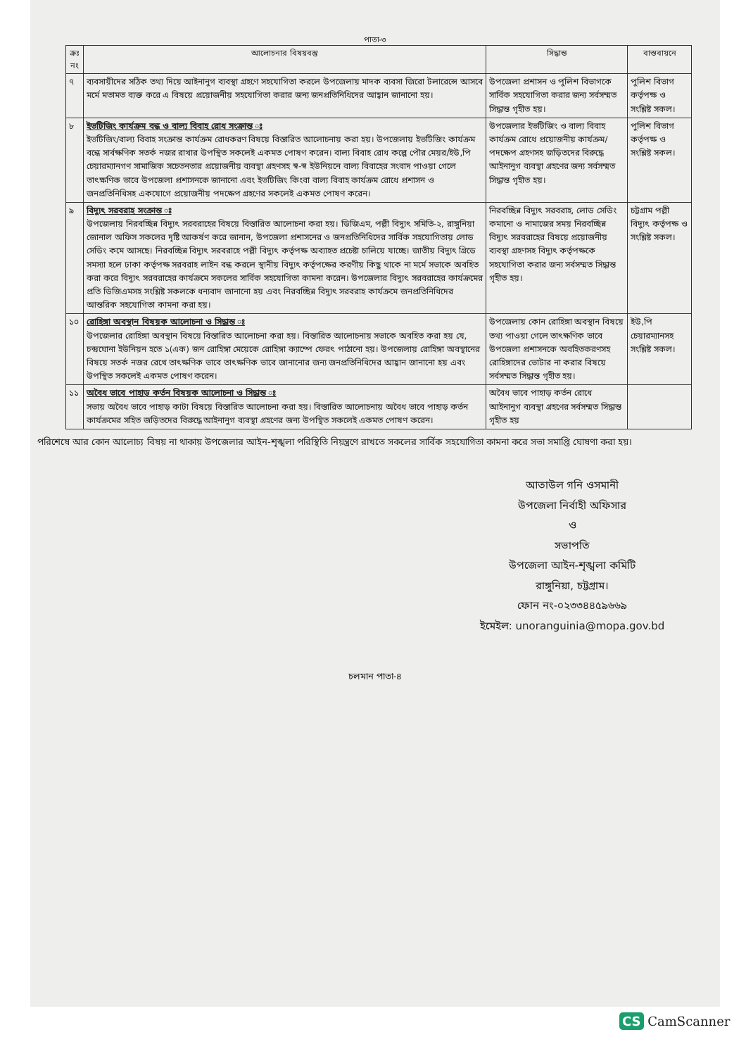পাতা-৩
| ক্রঃ নং | আলোচনার বিষয়বস্তু | সিদ্ধান্ত | বাস্তবায়নে |
| --- | --- | --- | --- |
| ৭ | ব্যবসায়ীদের সঠিক তথ্য দিয়ে আইনানুগ ব্যবস্থা গ্রহণে সহযোগিতা করলে উপজেলায় মাদক ব্যবসা জিরো টলারেন্সে আসবে মর্মে মতামত ব্যক্ত করে এ বিষয়ে প্রয়োজনীয় সহযোগিতা করার জন্য জনপ্রতিনিধিদের আহ্বান জানানো হয়। | উপজেলা প্রশাসন ও পুলিশ বিভাগকে সার্বিক সহযোগিতা করার জন্য সর্বসম্মত সিদ্ধান্ত গৃহীত হয়। | পুলিশ বিভাগ কর্তৃপক্ষ ও সংশ্লিষ্ট সকল। |
| ৮ | ইভটিজিং কার্যক্রম বন্ধ ও বাল্য বিবাহ রোধ সংক্রান্ত ঃ ইভটিজিং/বাল্য বিবাহ সংক্রান্ত কার্যক্রম রোধকরণ বিষয়ে বিস্তারিত আলোচনায় করা হয়। উপজেলায় ইভটিজিং কার্যক্রম বন্ধে সার্বক্ষণিক সতর্ক নজর রাখার উপস্থিত সকলেই একমত পোষণ করেন। বাল্য বিবাহ রোধ কল্পে পৌর মেয়র/ইউ,পি চেয়ারম্যানগণ সামাজিক সচেতনতার প্রয়োজনীয় ব্যবস্থা গ্রহণসহ স্ব-স্ব ইউনিয়নে বাল্য বিবাহের সংবাদ পাওয়া গেলে তাৎক্ষণিক ভাবে উপজেলা প্রশাসনকে জানানো এবং ইভটিজিং কিংবা বাল্য বিবাহ কার্যক্রম রোধে প্রশাসন ও জনপ্রতিনিধিসহ একযোগে প্রয়োজনীয় পদক্ষেপ গ্রহণের সকলেই একমত পোষণ করেন। | উপজেলার ইভটিজিং ও বাল্য বিবাহ কার্যক্রম রোধে প্রয়োজনীয় কার্যক্রম/পদক্ষেপ গ্রহণসহ জড়িতদের বিরুদ্ধে আইনানুগ ব্যবস্থা গ্রহণের জন্য সর্বসম্মত সিদ্ধান্ত গৃহীত হয়। | পুলিশ বিভাগ কর্তৃপক্ষ ও সংশ্লিষ্ট সকল। |
| ৯ | বিদ্যুৎ সরবরাহ সংক্রান্ত ঃ উপজেলায় নিরবচ্ছিন্ন বিদ্যুৎ সরবরাহের বিষয়ে বিস্তারিত আলোচনা করা হয়। ডিজিএম, পল্লী বিদ্যুৎ সমিতি-২, রাঙ্গুনিয়া জোনাল অফিস সকলের দৃষ্টি আকর্ষণ করে জানান, উপজেলা প্রশাসনের ও জনপ্রতিনিধিদের সার্বিক সহযোগিতায় লোড সেডিং কমে আসছে। নিরবচ্ছিন্ন বিদ্যুৎ সরবরাহে পল্লী বিদ্যুৎ কর্তৃপক্ষ অব্যাহত প্রচেষ্টা চালিয়ে যাচ্ছে। জাতীয় বিদ্যুৎ গ্রিডে সমস্যা হলে ঢাকা কর্তৃপক্ষ সরবরাহ লাইন বন্ধ করলে স্থানীয় বিদ্যুৎ কর্তৃপক্ষের করণীয় কিছু থাকে না মর্মে সভাকে অবহিত করা করে বিদ্যুৎ সরবরাহের কার্যক্রমে সকলের সার্বিক সহযোগিতা কামনা করেন। উপজেলার বিদ্যুৎ সরবরাহের কার্যক্রমের প্রতি ডিজিএমসহ সংশ্লিষ্ট সকলকে ধন্যবাদ জানানো হয় এবং নিরবচ্ছিন্ন বিদ্যুৎ সরবরাহ কার্যক্রমে জনপ্রতিনিধিদের আন্তরিক সহযোগিতা কামনা করা হয়। | নিরবচ্ছিন্ন বিদ্যুৎ সরবরাহ, লোড সেডিং কমানো ও নামাজের সময় নিরবচ্ছিন্ন বিদ্যুৎ সরবরাহের বিষয়ে প্রয়োজনীয় ব্যবস্থা গ্রহণসহ বিদ্যুৎ কর্তৃপক্ষকে সহযোগিতা করার জন্য সর্বসম্মত সিদ্ধান্ত গৃহীত হয়। | চট্টগ্রাম পল্লী বিদ্যুৎ কর্তৃপক্ষ ও সংশ্লিষ্ট সকল। |
| ১০ | রোহিঙ্গা অবস্থান বিষয়ক আলোচনা ও সিদ্ধান্ত ঃ উপজেলার রোহিঙ্গা অবস্থান বিষয়ে বিস্তারিত আলোচনা করা হয়। বিস্তারিত আলোচনায় সভাকে অবহিত করা হয় যে, চন্দ্রঘোনা ইউনিয়ন হতে ১(এক) জন রোহিঙ্গা মেয়েকে রোহিঙ্গা ক্যাম্পে ফেরৎ পাঠানো হয়। উপজেলায় রোহিঙ্গা অবস্থানের বিষয়ে সতর্ক নজর রেখে তাৎক্ষণিক ভাবে তাৎক্ষণিক ভাবে জানানোর জন্য জনপ্রতিনিধিদের আহ্বান জানানো হয় এবং উপস্থিত সকলেই একমত পোষণ করেন। | উপজেলায় কোন রোহিঙ্গা অবস্থান বিষয়ে তথ্য পাওয়া গেলে তাৎক্ষণিক ভাবে উপজেলা প্রশাসনকে অবহিতকরণসহ রোহিঙ্গাদের ভোটার না করার বিষয়ে সর্বসম্মত সিদ্ধান্ত গৃহীত হয়। | ইউ,পি চেয়ারম্যানসহ সংশ্লিষ্ট সকল। |
| ১১ | অবৈধ ভাবে পাহাড় কর্তন বিষয়ক আলোচনা ও সিদ্ধান্ত ঃ সভায় অবৈধ ভাবে পাহাড় কাটা বিষয়ে বিস্তারিত আলোচনা করা হয়। বিস্তারিত আলোচনায় অবৈধ ভাবে পাহাড় কর্তন কার্যক্রমের সহিত জড়িতদের বিরুদ্ধে আইনানুগ ব্যবস্থা গ্রহণের জন্য উপস্থিত সকলেই একমত পোষণ করেন। | অবৈধ ভাবে পাহাড় কর্তন রোধে আইনানুগ ব্যবস্থা গ্রহণের সর্বসম্মত সিদ্ধান্ত গৃহীত হয় | |
পরিশেষে আর কোন আলোচ্য বিষয় না থাকায় উপজেলার আইন-শৃঙ্খলা পরিস্থিতি নিয়ন্ত্রণে রাখতে সকলের সার্বিক সহযোগিতা কামনা করে সভা সমাপ্তি ঘোষণা করা হয়।
আতাউল গনি ওসমানী
উপজেলা নির্বাহী অফিসার
ও
সভাপতি
উপজেলা আইন-শৃঙ্খলা কমিটি
রাঙ্গুনিয়া, চট্টগ্রাম।
ফোন নং-০২৩৩৪৪৫৯৬৬৯
ইমেইল: unoranguinia@mopa.gov.bd
চলমান পাতা-৪
CS CamScanner